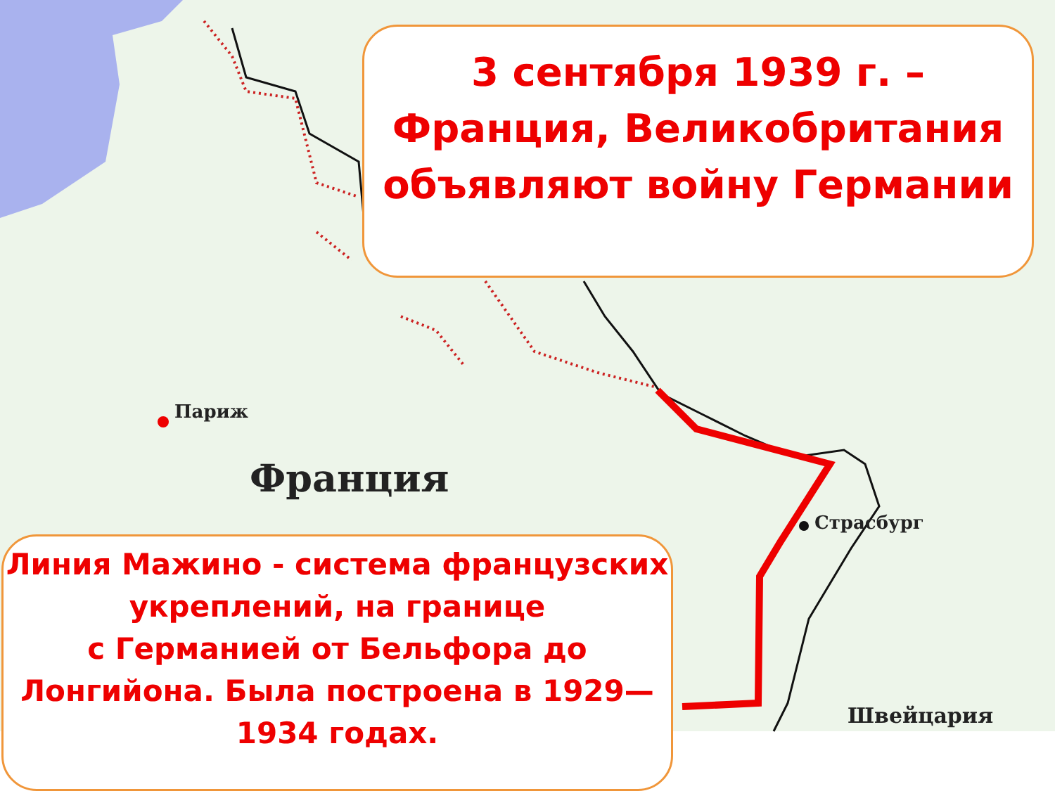Париж
Франция
Страсбург
Швейцария
3 сентября 1939 г. –
Франция, Великобритания объявляют войну Германии
Линия Мажино - система французских укреплений, на границе
с Германией от Бельфора до Лонгийона. Была построена в 1929—1934 годах.